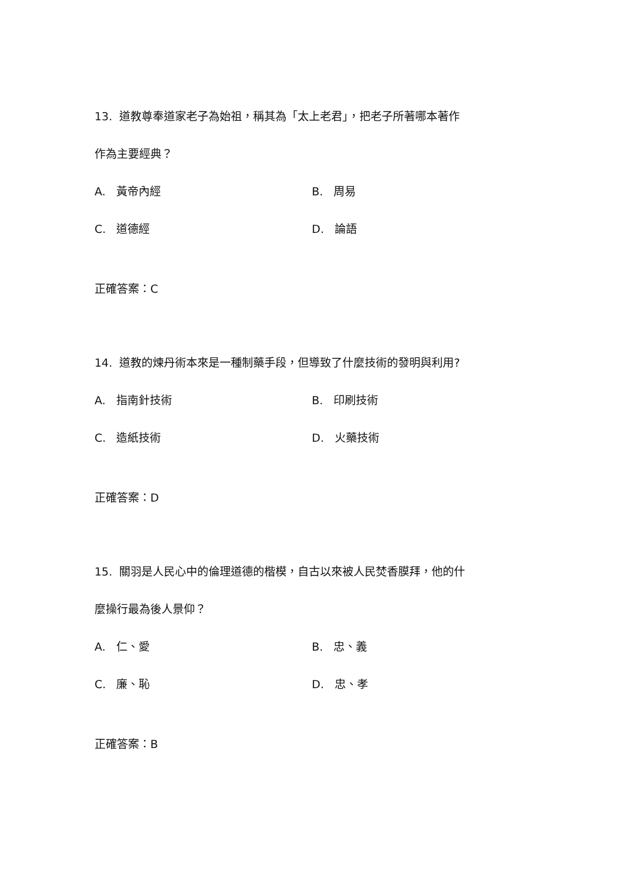13. 道教尊奉道家老子為始祖，稱其為「太上老君」，把老子所著哪本著作
作為主要經典？
A. 黃帝內經 B. 周易
C. 道德經 D. 論語
正確答案：C
14. 道教的煉丹術本來是一種制藥手段，但導致了什麼技術的發明與利用?
A. 指南針技術 B. 印刷技術
C. 造紙技術 D. 火藥技術
正確答案：D
15. 關羽是人民心中的倫理道德的楷模，自古以來被人民焚香膜拜，他的什
麼操行最為後人景仰？
A. 仁、愛 B. 忠、義
C. 廉、恥 D. 忠、孝
正確答案：B